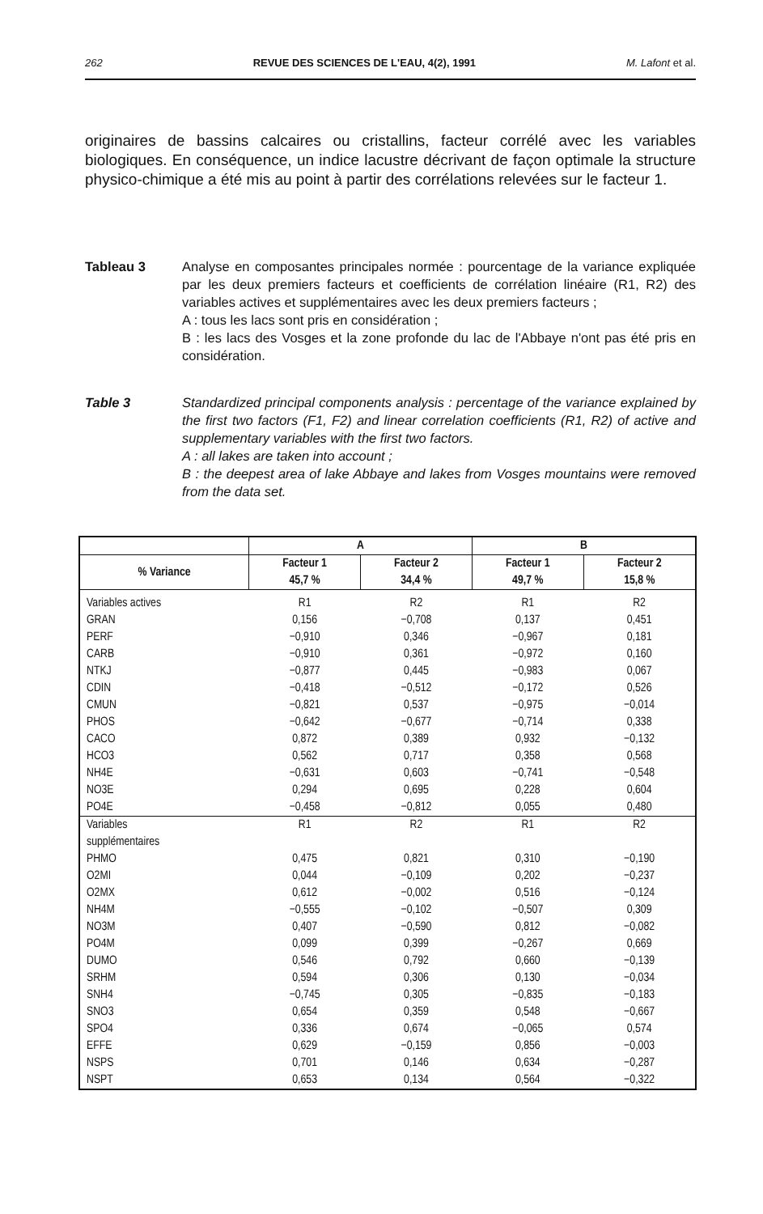262 REVUE DES SCIENCES DE L'EAU, 4(2), 1991 M. Lafont et al.
originaires de bassins calcaires ou cristallins, facteur corrélé avec les variables biologiques. En conséquence, un indice lacustre décrivant de façon optimale la structure physico-chimique a été mis au point à partir des corrélations relevées sur le facteur 1.
Tableau 3 Analyse en composantes principales normée : pourcentage de la variance expliquée par les deux premiers facteurs et coefficients de corrélation linéaire (R1, R2) des variables actives et supplémentaires avec les deux premiers facteurs ;
A : tous les lacs sont pris en considération ;
B : les lacs des Vosges et la zone profonde du lac de l'Abbaye n'ont pas été pris en considération.
Table 3 Standardized principal components analysis : percentage of the variance explained by the first two factors (F1, F2) and linear correlation coefficients (R1, R2) of active and supplementary variables with the first two factors.
A : all lakes are taken into account ;
B : the deepest area of lake Abbaye and lakes from Vosges mountains were removed from the data set.
| | A | | B | |
| --- | --- | --- | --- | --- |
| % Variance | Facteur 1 45,7 % | Facteur 2 34,4 % | Facteur 1 49,7 % | Facteur 2 15,8 % |
| Variables actives | R1 | R2 | R1 | R2 |
| GRAN | 0,156 | −0,708 | 0,137 | 0,451 |
| PERF | −0,910 | 0,346 | −0,967 | 0,181 |
| CARB | −0,910 | 0,361 | −0,972 | 0,160 |
| NTKJ | −0,877 | 0,445 | −0,983 | 0,067 |
| CDIN | −0,418 | −0,512 | −0,172 | 0,526 |
| CMUN | −0,821 | 0,537 | −0,975 | −0,014 |
| PHOS | −0,642 | −0,677 | −0,714 | 0,338 |
| CACO | 0,872 | 0,389 | 0,932 | −0,132 |
| HCO3 | 0,562 | 0,717 | 0,358 | 0,568 |
| NH4E | −0,631 | 0,603 | −0,741 | −0,548 |
| NO3E | 0,294 | 0,695 | 0,228 | 0,604 |
| PO4E | −0,458 | −0,812 | 0,055 | 0,480 |
| Variables supplémentaires | R1 | R2 | R1 | R2 |
| PHMO | 0,475 | 0,821 | 0,310 | −0,190 |
| O2MI | 0,044 | −0,109 | 0,202 | −0,237 |
| O2MX | 0,612 | −0,002 | 0,516 | −0,124 |
| NH4M | −0,555 | −0,102 | −0,507 | 0,309 |
| NO3M | 0,407 | −0,590 | 0,812 | −0,082 |
| PO4M | 0,099 | 0,399 | −0,267 | 0,669 |
| DUMO | 0,546 | 0,792 | 0,660 | −0,139 |
| SRHM | 0,594 | 0,306 | 0,130 | −0,034 |
| SNH4 | −0,745 | 0,305 | −0,835 | −0,183 |
| SNO3 | 0,654 | 0,359 | 0,548 | −0,667 |
| SPO4 | 0,336 | 0,674 | −0,065 | 0,574 |
| EFFE | 0,629 | −0,159 | 0,856 | −0,003 |
| NSPS | 0,701 | 0,146 | 0,634 | −0,287 |
| NSPT | 0,653 | 0,134 | 0,564 | −0,322 |